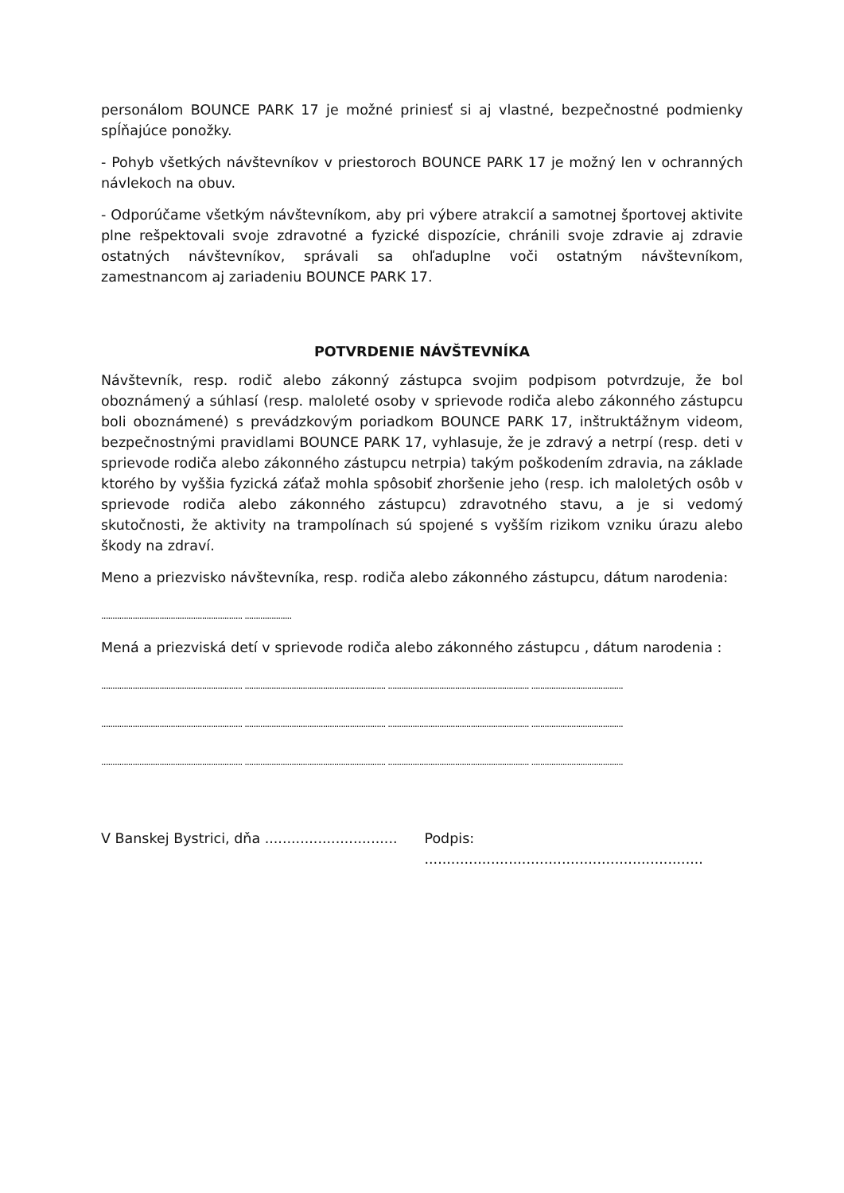personálom BOUNCE PARK 17 je možné priniesť si aj vlastné, bezpečnostné podmienky spĺňajúce ponožky.
- Pohyb všetkých návštevníkov v priestoroch BOUNCE PARK 17 je možný len v ochranných návlekoch na obuv.
- Odporúčame všetkým návštevníkom, aby pri výbere atrakcií a samotnej športovej aktivite plne rešpektovali svoje zdravotné a fyzické dispozície, chránili svoje zdravie aj zdravie ostatných návštevníkov, správali sa ohľaduplne voči ostatným návštevníkom, zamestnancom aj zariadeniu BOUNCE PARK 17.
POTVRDENIE NÁVŠTEVNÍKA
Návštevník, resp. rodič alebo zákonný zástupca svojim podpisom potvrdzuje, že bol oboznámený a súhlasí (resp. maloleté osoby v sprievode rodiča alebo zákonného zástupcu boli oboznámené) s prevádzkovým poriadkom BOUNCE PARK 17, inštruktážnym videom, bezpečnostnými pravidlami BOUNCE PARK 17, vyhlasuje, že je zdravý a netrpí (resp. deti v sprievode rodiča alebo zákonného zástupcu netrpia) takým poškodením zdravia, na základe ktorého by vyššia fyzická záťaž mohla spôsobiť zhoršenie jeho (resp. ich maloletých osôb v sprievode rodiča alebo zákonného zástupcu) zdravotného stavu, a je si vedomý skutočnosti, že aktivity na trampolínach sú spojené s vyšším rizikom vzniku úrazu alebo škody na zdraví.
Meno a priezvisko návštevníka, resp. rodiča alebo zákonného zástupcu, dátum narodenia:
............................................................... .....................
Mená a priezviská detí v sprievode rodiča alebo zákonného zástupcu , dátum narodenia :
............................................................... ............................................................... ............................................................... .........................................
............................................................... ............................................................... ............................................................... .........................................
............................................................... ............................................................... ............................................................... .........................................
V Banskej Bystrici, dňa ..............................
Podpis: ...............................................................